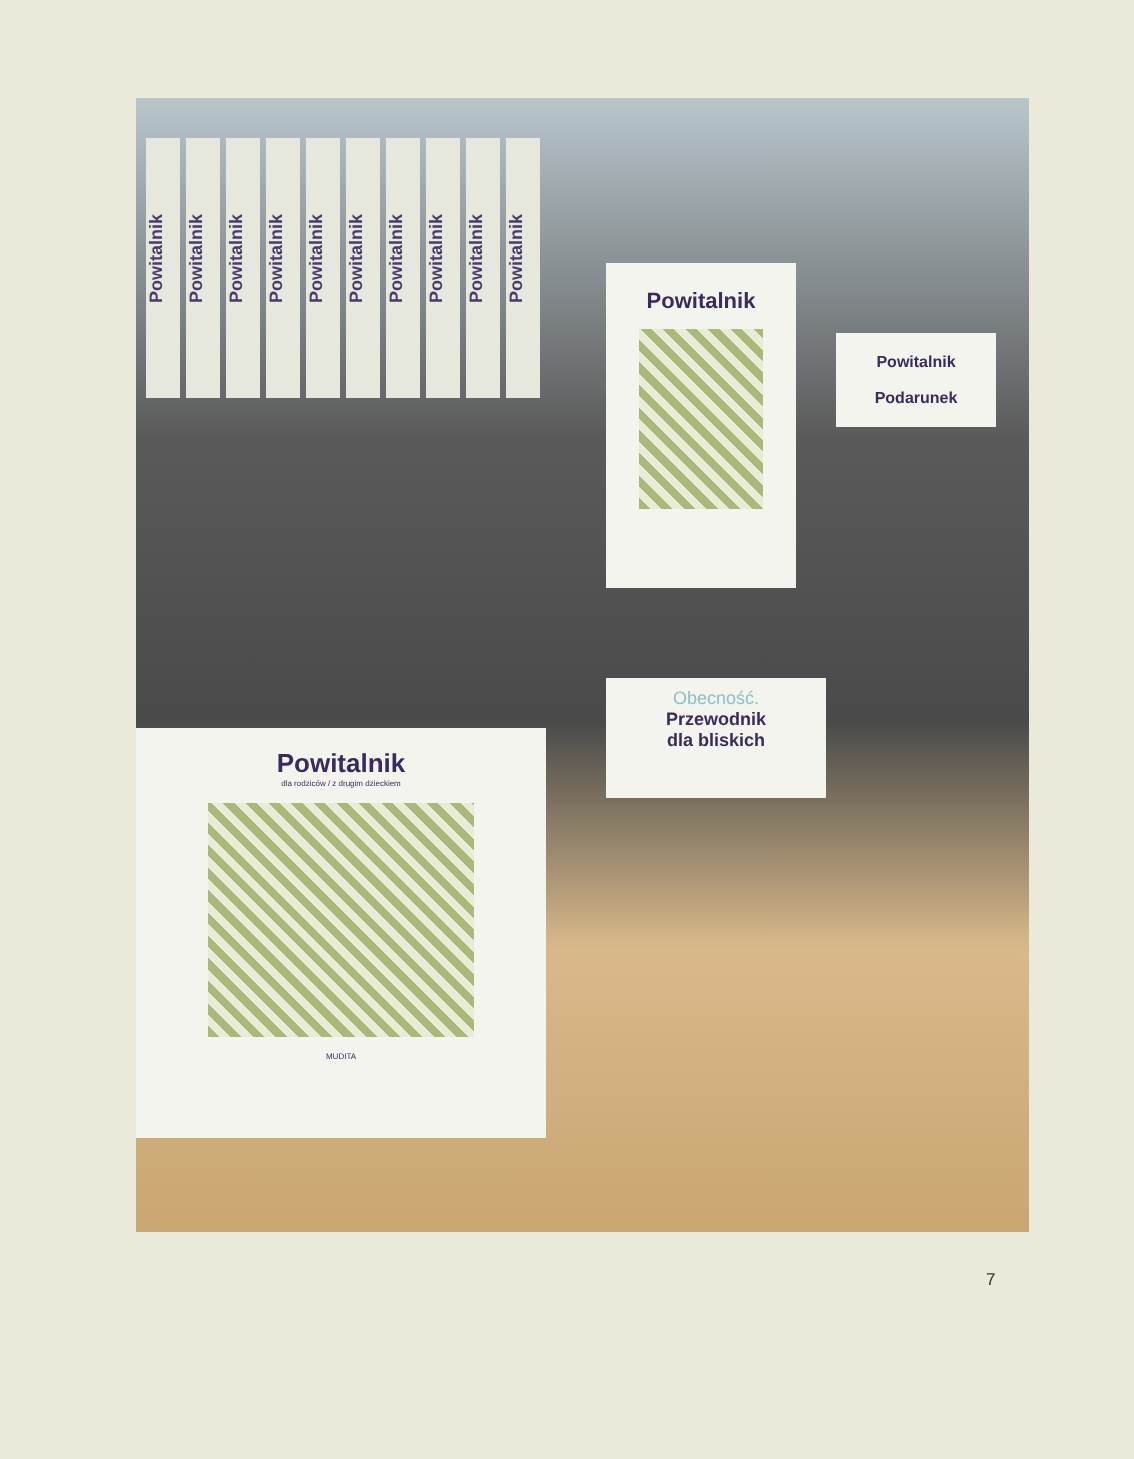Powitalnik
Powitalnik
Powitalnik
Powitalnik
Powitalnik
Powitalnik
Powitalnik
Powitalnik
Powitalnik
Powitalnik
Powitalnik
Podarunek
Powitalnik
Powitalnik
dla rodziców / z drugim dzieckiem
MUDITA
Obecność.
Przewodnik
dla bliskich
7